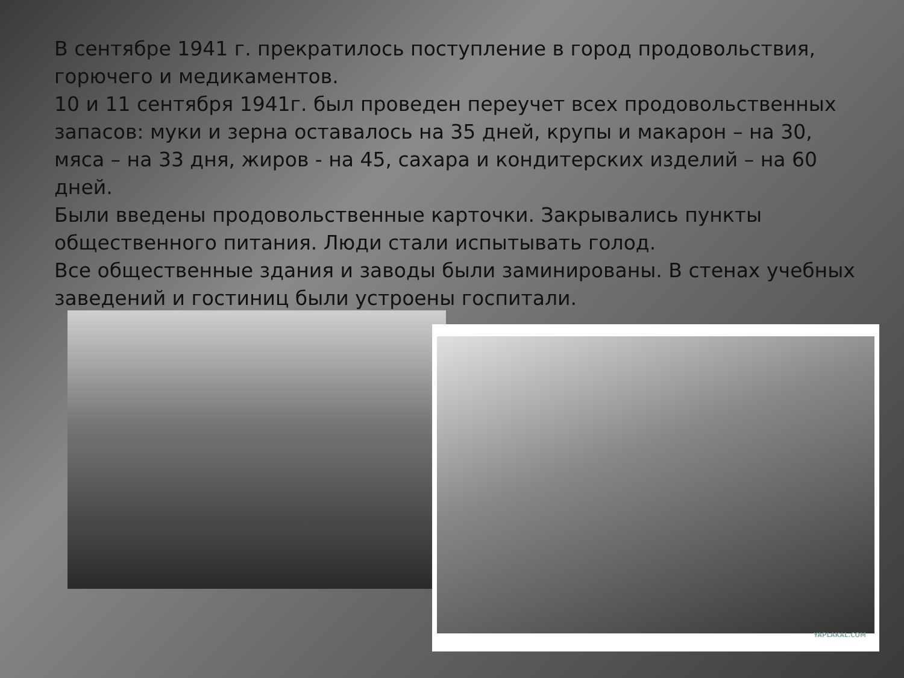В сентябре 1941 г. прекратилось поступление в город продовольствия, горючего и медикаментов.
10 и 11 сентября 1941г. был проведен переучет всех продовольственных запасов: муки и зерна оставалось на 35 дней, крупы и макарон – на 30, мяса – на 33 дня, жиров - на 45, сахара и кондитерских изделий – на 60 дней.
Были введены продовольственные карточки. Закрывались пункты общественного питания. Люди стали испытывать голод.
Все общественные здания и заводы были заминированы. В стенах учебных заведений и гостиниц были устроены госпитали.
YAPLAKAL.COM